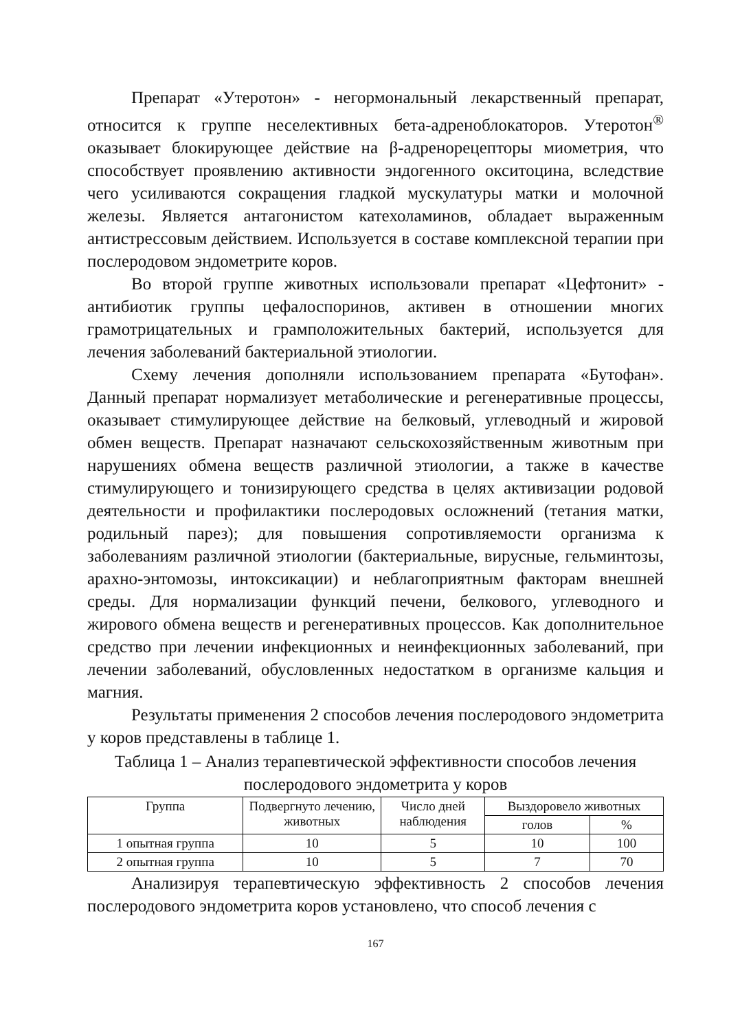Препарат «Утеротон» - негормональный лекарственный препарат, относится к группе неселективных бета-адреноблокаторов. Утеротон<sup>®</sup> оказывает блокирующее действие на β-адренорецепторы миометрия, что способствует проявлению активности эндогенного окситоцина, вследствие чего усиливаются сокращения гладкой мускулатуры матки и молочной железы. Является антагонистом катехоламинов, обладает выраженным антистрессовым действием. Используется в составе комплексной терапии при послеродовом эндометрите коров.
Во второй группе животных использовали препарат «Цефтонит» - антибиотик группы цефалоспоринов, активен в отношении многих грамотрицательных и грамположительных бактерий, используется для лечения заболеваний бактериальной этиологии.
Схему лечения дополняли использованием препарата «Бутофан». Данный препарат нормализует метаболические и регенеративные процессы, оказывает стимулирующее действие на белковый, углеводный и жировой обмен веществ. Препарат назначают сельскохозяйственным животным при нарушениях обмена веществ различной этиологии, а также в качестве стимулирующего и тонизирующего средства в целях активизации родовой деятельности и профилактики послеродовых осложнений (тетания матки, родильный парез); для повышения сопротивляемости организма к заболеваниям различной этиологии (бактериальные, вирусные, гельминтозы, арахно-энтомозы, интоксикации) и неблагоприятным факторам внешней среды. Для нормализации функций печени, белкового, углеводного и жирового обмена веществ и регенеративных процессов. Как дополнительное средство при лечении инфекционных и неинфекционных заболеваний, при лечении заболеваний, обусловленных недостатком в организме кальция и магния.
Результаты применения 2 способов лечения послеродового эндометрита у коров представлены в таблице 1.
Таблица 1 – Анализ терапевтической эффективности способов лечения послеродового эндометрита у коров
| Группа | Подвергнуто лечению, животных | Число дней наблюдения | Выздоровело животных | |
| --- | --- | --- | --- | --- |
| | | | голов | % |
| 1 опытная группа | 10 | 5 | 10 | 100 |
| 2 опытная группа | 10 | 5 | 7 | 70 |
Анализируя терапевтическую эффективность 2 способов лечения послеродового эндометрита коров установлено, что способ лечения с
167